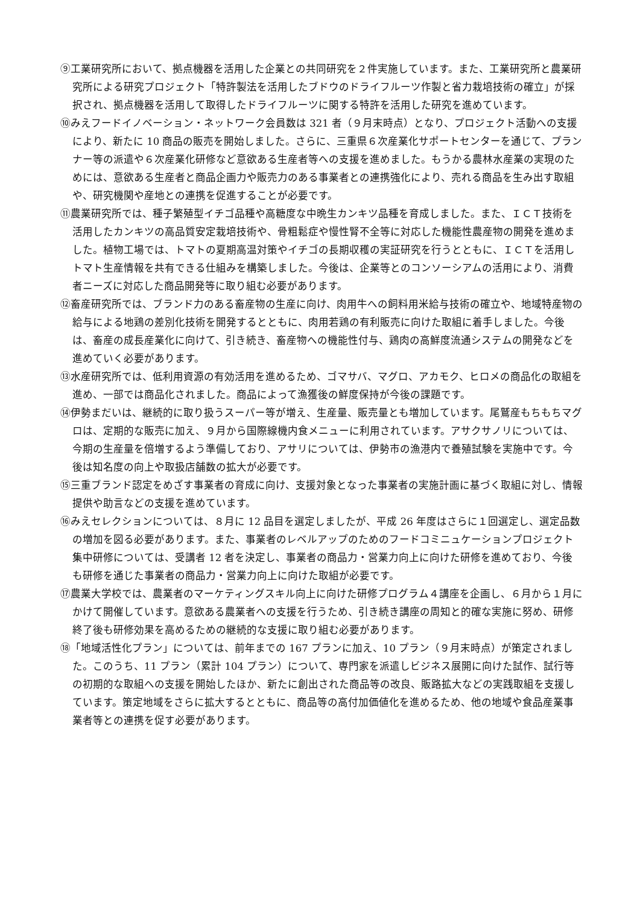⑨工業研究所において、拠点機器を活用した企業との共同研究を２件実施しています。また、工業研究所と農業研究所による研究プロジェクト「特許製法を活用したブドウのドライフルーツ作製と省力栽培技術の確立」が採択され、拠点機器を活用して取得したドライフルーツに関する特許を活用した研究を進めています。
⑩みえフードイノベーション・ネットワーク会員数は 321 者（９月末時点）となり、プロジェクト活動への支援により、新たに 10 商品の販売を開始しました。さらに、三重県６次産業化サポートセンターを通じて、プランナー等の派遣や６次産業化研修など意欲ある生産者等への支援を進めました。もうかる農林水産業の実現のためには、意欲ある生産者と商品企画力や販売力のある事業者との連携強化により、売れる商品を生み出す取組や、研究機関や産地との連携を促進することが必要です。
⑪農業研究所では、種子繁殖型イチゴ品種や高糖度な中晩生カンキツ品種を育成しました。また、ＩＣＴ技術を活用したカンキツの高品質安定栽培技術や、骨粗鬆症や慢性腎不全等に対応した機能性農産物の開発を進めました。植物工場では、トマトの夏期高温対策やイチゴの長期収穫の実証研究を行うとともに、ＩＣＴを活用しトマト生産情報を共有できる仕組みを構築しました。今後は、企業等とのコンソーシアムの活用により、消費者ニーズに対応した商品開発等に取り組む必要があります。
⑫畜産研究所では、ブランド力のある畜産物の生産に向け、肉用牛への飼料用米給与技術の確立や、地域特産物の給与による地鶏の差別化技術を開発するとともに、肉用若鶏の有利販売に向けた取組に着手しました。今後は、畜産の成長産業化に向けて、引き続き、畜産物への機能性付与、鶏肉の高鮮度流通システムの開発などを進めていく必要があります。
⑬水産研究所では、低利用資源の有効活用を進めるため、ゴマサバ、マグロ、アカモク、ヒロメの商品化の取組を進め、一部では商品化されました。商品によって漁獲後の鮮度保持が今後の課題です。
⑭伊勢まだいは、継続的に取り扱うスーパー等が増え、生産量、販売量とも増加しています。尾鷲産もちもちマグロは、定期的な販売に加え、９月から国際線機内食メニューに利用されています。アサクサノリについては、今期の生産量を倍増するよう準備しており、アサリについては、伊勢市の漁港内で養殖試験を実施中です。今後は知名度の向上や取扱店舗数の拡大が必要です。
⑮三重ブランド認定をめざす事業者の育成に向け、支援対象となった事業者の実施計画に基づく取組に対し、情報提供や助言などの支援を進めています。
⑯みえセレクションについては、８月に 12 品目を選定しましたが、平成 26 年度はさらに１回選定し、選定品数の増加を図る必要があります。また、事業者のレベルアップのためのフードコミニュケーションプロジェクト集中研修については、受講者 12 者を決定し、事業者の商品力・営業力向上に向けた研修を進めており、今後も研修を通じた事業者の商品力・営業力向上に向けた取組が必要です。
⑰農業大学校では、農業者のマーケティングスキル向上に向けた研修プログラム４講座を企画し、６月から１月にかけて開催しています。意欲ある農業者への支援を行うため、引き続き講座の周知と的確な実施に努め、研修終了後も研修効果を高めるための継続的な支援に取り組む必要があります。
⑱「地域活性化プラン」については、前年までの 167 プランに加え、10 プラン（９月末時点）が策定されました。このうち、11 プラン（累計 104 プラン）について、専門家を派遣しビジネス展開に向けた試作、試行等の初期的な取組への支援を開始したほか、新たに創出された商品等の改良、販路拡大などの実践取組を支援しています。策定地域をさらに拡大するとともに、商品等の高付加価値化を進めるため、他の地域や食品産業事業者等との連携を促す必要があります。